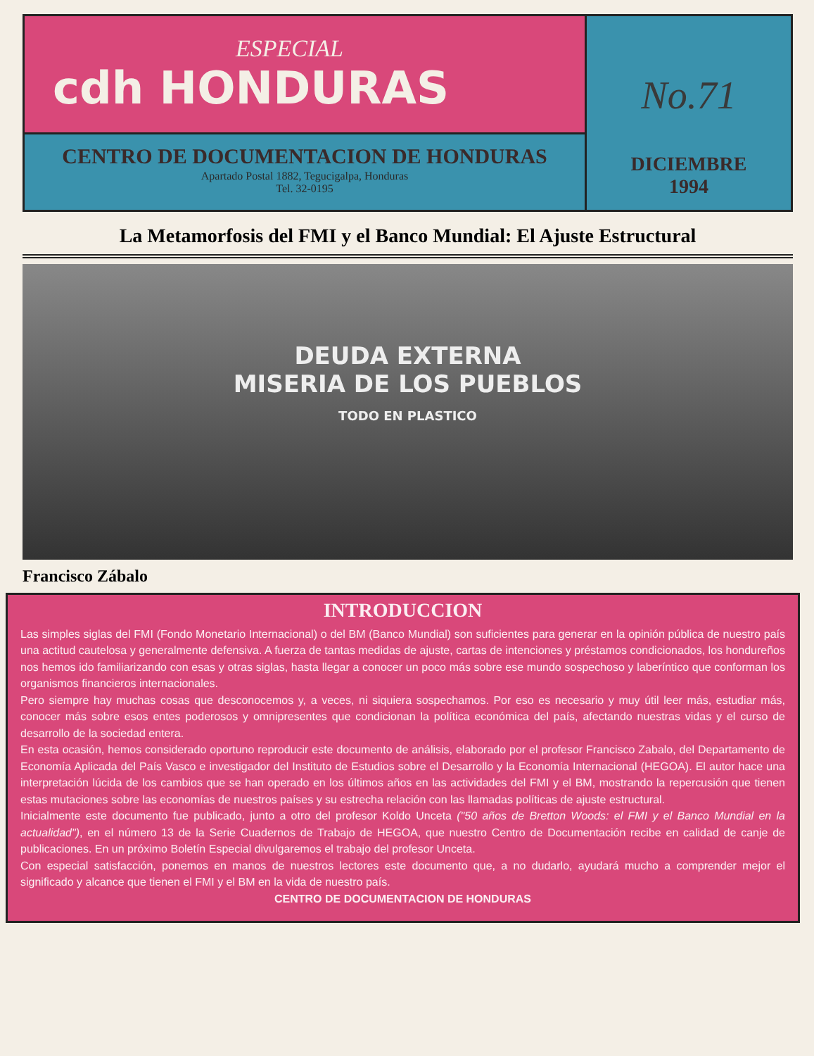ESPECIAL
cdh HONDURAS
CENTRO DE DOCUMENTACION DE HONDURAS
Apartado Postal 1882, Tegucigalpa, Honduras
Tel. 32-0195
No.71
DICIEMBRE
1994
La Metamorfosis del FMI y el Banco Mundial: El Ajuste Estructural
DEUDA EXTERNA
MISERIA DE LOS PUEBLOS
TODO EN PLASTICO
Francisco Zábalo
INTRODUCCION
Las simples siglas del FMI (Fondo Monetario Internacional) o del BM (Banco Mundial) son suficientes para generar en la opinión pública de nuestro país una actitud cautelosa y generalmente defensiva. A fuerza de tantas medidas de ajuste, cartas de intenciones y préstamos condicionados, los hondureños nos hemos ido familiarizando con esas y otras siglas, hasta llegar a conocer un poco más sobre ese mundo sospechoso y laberíntico que conforman los organismos financieros internacionales.
Pero siempre hay muchas cosas que desconocemos y, a veces, ni siquiera sospechamos. Por eso es necesario y muy útil leer más, estudiar más, conocer más sobre esos entes poderosos y omnipresentes que condicionan la política económica del país, afectando nuestras vidas y el curso de desarrollo de la sociedad entera.
En esta ocasión, hemos considerado oportuno reproducir este documento de análisis, elaborado por el profesor Francisco Zabalo, del Departamento de Economía Aplicada del País Vasco e investigador del Instituto de Estudios sobre el Desarrollo y la Economía Internacional (HEGOA). El autor hace una interpretación lúcida de los cambios que se han operado en los últimos años en las actividades del FMI y el BM, mostrando la repercusión que tienen estas mutaciones sobre las economías de nuestros países y su estrecha relación con las llamadas políticas de ajuste estructural.
Inicialmente este documento fue publicado, junto a otro del profesor Koldo Unceta ("50 años de Bretton Woods: el FMI y el Banco Mundial en la actualidad"), en el número 13 de la Serie Cuadernos de Trabajo de HEGOA, que nuestro Centro de Documentación recibe en calidad de canje de publicaciones. En un próximo Boletín Especial divulgaremos el trabajo del profesor Unceta.
Con especial satisfacción, ponemos en manos de nuestros lectores este documento que, a no dudarlo, ayudará mucho a comprender mejor el significado y alcance que tienen el FMI y el BM en la vida de nuestro país.
CENTRO DE DOCUMENTACION DE HONDURAS